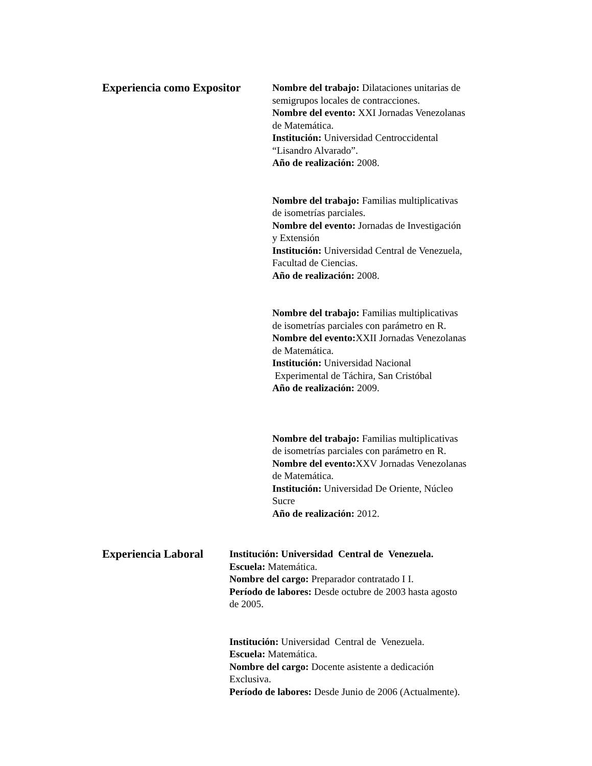Experiencia como Expositor
Nombre del trabajo: Dilataciones unitarias de
semigrupos locales de contracciones.
Nombre del evento: XXI Jornadas Venezolanas
de Matemática.
Institución: Universidad Centroccidental
“Lisandro Alvarado”.
Año de realización: 2008.
Nombre del trabajo: Familias multiplicativas
de isometrías parciales.
Nombre del evento: Jornadas de Investigación
y Extensión
Institución: Universidad Central de Venezuela,
Facultad de Ciencias.
Año de realización: 2008.
Nombre del trabajo: Familias multiplicativas
de isometrías parciales con parámetro en R.
Nombre del evento: XXII Jornadas Venezolanas
de Matemática.
Institución: Universidad Nacional
Experimental de Táchira, San Cristóbal
Año de realización: 2009.
Nombre del trabajo: Familias multiplicativas
de isometrías parciales con parámetro en R.
Nombre del evento: XXV Jornadas Venezolanas
de Matemática.
Institución: Universidad De Oriente, Núcleo
Sucre
Año de realización: 2012.
Experiencia Laboral
Institución: Universidad Central de Venezuela.
Escuela: Matemática.
Nombre del cargo: Preparador contratado I I.
Período de labores: Desde octubre de 2003 hasta agosto
de 2005.
Institución: Universidad Central de Venezuela.
Escuela: Matemática.
Nombre del cargo: Docente asistente a dedicación
Exclusiva.
Período de labores: Desde Junio de 2006 (Actualmente).